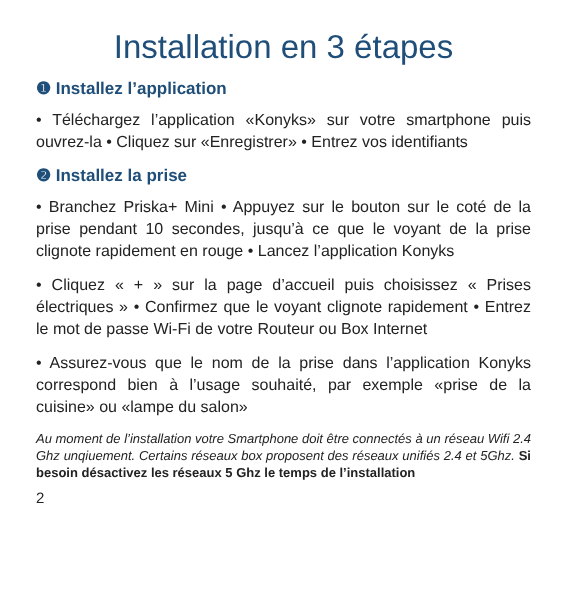Installation en 3 étapes
❶ Installez l’application
• Téléchargez l’application «Konyks» sur votre smartphone puis ouvrez-la • Cliquez sur «Enregistrer» • Entrez vos identifiants
❷ Installez la prise
• Branchez Priska+ Mini • Appuyez sur le bouton sur le coté de la prise pendant 10 secondes, jusqu’à ce que le voyant de la prise clignote rapidement en rouge • Lancez l’application Konyks
• Cliquez « + » sur la page d’accueil puis choisissez « Prises électriques » • Confirmez que le voyant clignote rapidement • Entrez le mot de passe Wi-Fi de votre Routeur ou Box Internet
• Assurez-vous que le nom de la prise dans l’application Konyks correspond bien à l’usage souhaité, par exemple «prise de la cuisine» ou «lampe du salon»
Au moment de l’installation votre Smartphone doit être connectés à un réseau Wifi 2.4 Ghz unqiuement. Certains réseaux box proposent des réseaux unifiés 2.4 et 5Ghz. Si besoin désactivez les réseaux 5 Ghz le temps de l’installation
2